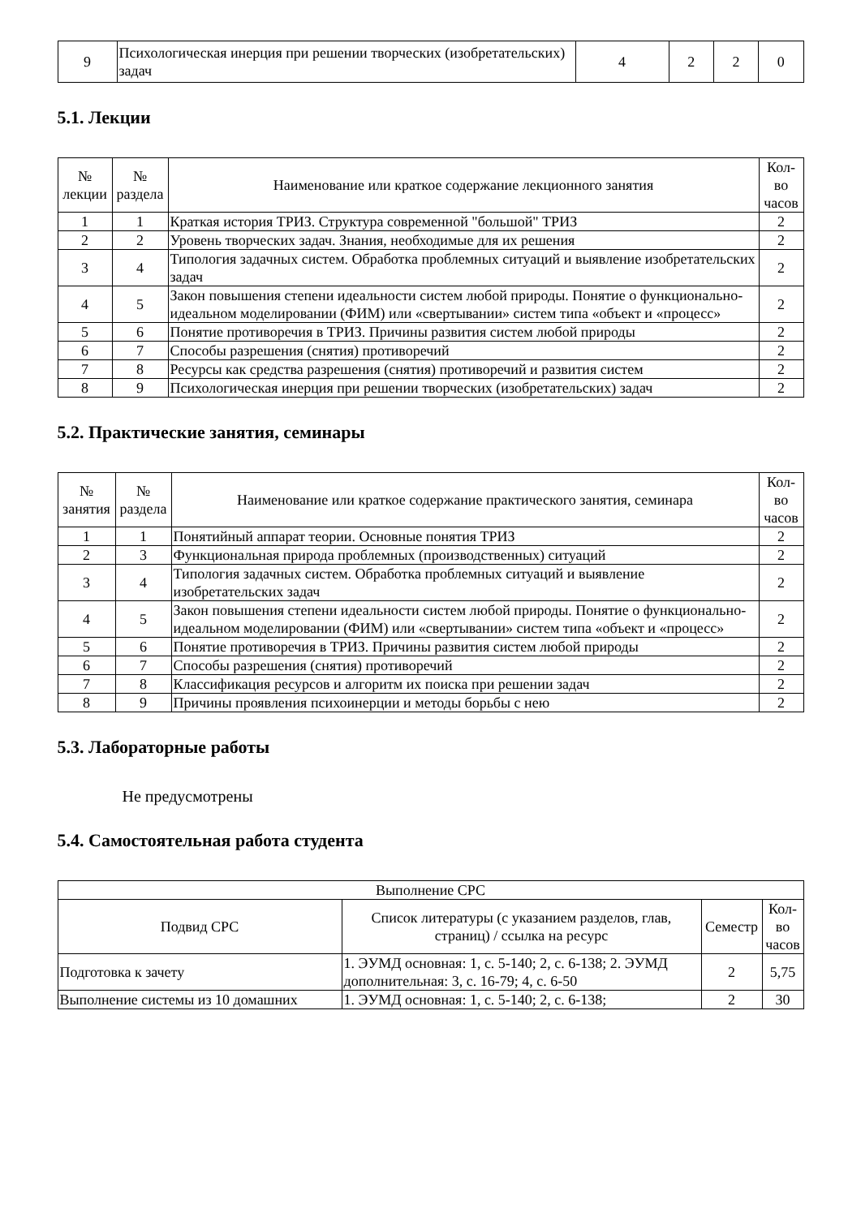| 9 | Психологическая инерция при решении творческих (изобретательских) задач | 4 | 2 | 2 | 0 |
5.1. Лекции
| № лекции | № раздела | Наименование или краткое содержание лекционного занятия | Кол-во часов |
| --- | --- | --- | --- |
| 1 | 1 | Краткая история ТРИЗ. Структура современной "большой" ТРИЗ | 2 |
| 2 | 2 | Уровень творческих задач. Знания, необходимые для их решения | 2 |
| 3 | 4 | Типология задачных систем. Обработка проблемных ситуаций и выявление изобретательских задач | 2 |
| 4 | 5 | Закон повышения степени идеальности систем любой природы. Понятие о функционально-идеальном моделировании (ФИМ) или «свертывании» систем типа «объект и «процесс» | 2 |
| 5 | 6 | Понятие противоречия в ТРИЗ. Причины развития систем любой природы | 2 |
| 6 | 7 | Способы разрешения (снятия) противоречий | 2 |
| 7 | 8 | Ресурсы как средства разрешения (снятия) противоречий и развития систем | 2 |
| 8 | 9 | Психологическая инерция при решении творческих (изобретательских) задач | 2 |
5.2. Практические занятия, семинары
| № занятия | № раздела | Наименование или краткое содержание практического занятия, семинара | Кол-во часов |
| --- | --- | --- | --- |
| 1 | 1 | Понятийный аппарат теории. Основные понятия ТРИЗ | 2 |
| 2 | 3 | Функциональная природа проблемных (производственных) ситуаций | 2 |
| 3 | 4 | Типология задачных систем. Обработка проблемных ситуаций и выявление изобретательских задач | 2 |
| 4 | 5 | Закон повышения степени идеальности систем любой природы. Понятие о функционально-идеальном моделировании (ФИМ) или «свертывании» систем типа «объект и «процесс» | 2 |
| 5 | 6 | Понятие противоречия в ТРИЗ. Причины развития систем любой природы | 2 |
| 6 | 7 | Способы разрешения (снятия) противоречий | 2 |
| 7 | 8 | Классификация ресурсов и алгоритм их поиска при решении задач | 2 |
| 8 | 9 | Причины проявления психоинерции и методы борьбы с нею | 2 |
5.3. Лабораторные работы
Не предусмотрены
5.4. Самостоятельная работа студента
| Выполнение СРС | | | |
| --- | --- | --- | --- |
| Подвид СРС | Список литературы (с указанием разделов, глав, страниц) / ссылка на ресурс | Семестр | Кол-во часов |
| Подготовка к зачету | 1. ЭУМД основная: 1, с. 5-140; 2, с. 6-138; 2. ЭУМД дополнительная: 3, с. 16-79; 4, с. 6-50 | 2 | 5,75 |
| Выполнение системы из 10 домашних | 1. ЭУМД основная: 1, с. 5-140; 2, с. 6-138; | 2 | 30 |